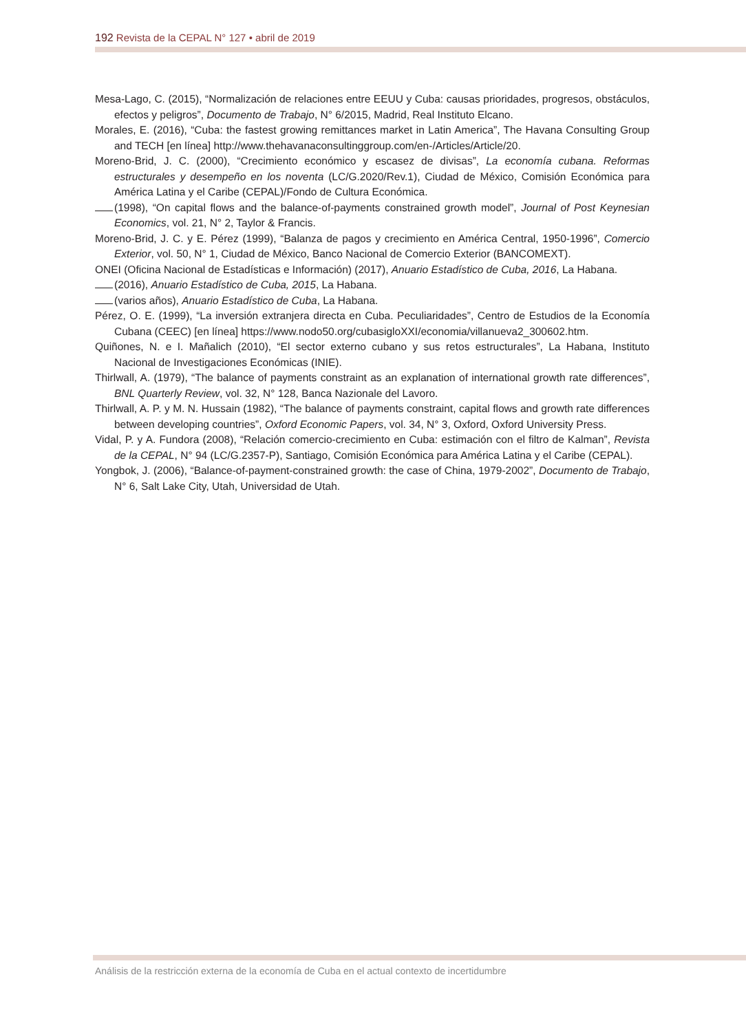192 Revista de la CEPAL N° 127 • abril de 2019
Mesa-Lago, C. (2015), “Normalización de relaciones entre EEUU y Cuba: causas prioridades, progresos, obstáculos, efectos y peligros”, Documento de Trabajo, N° 6/2015, Madrid, Real Instituto Elcano.
Morales, E. (2016), “Cuba: the fastest growing remittances market in Latin America”, The Havana Consulting Group and TECH [en línea] http://www.thehavanaconsultinggroup.com/en-/Articles/Article/20.
Moreno-Brid, J. C. (2000), “Crecimiento económico y escasez de divisas”, La economía cubana. Reformas estructurales y desempeño en los noventa (LC/G.2020/Rev.1), Ciudad de México, Comisión Económica para América Latina y el Caribe (CEPAL)/Fondo de Cultura Económica.
(1998), “On capital flows and the balance-of-payments constrained growth model”, Journal of Post Keynesian Economics, vol. 21, N° 2, Taylor & Francis.
Moreno-Brid, J. C. y E. Pérez (1999), “Balanza de pagos y crecimiento en América Central, 1950-1996”, Comercio Exterior, vol. 50, N° 1, Ciudad de México, Banco Nacional de Comercio Exterior (BANCOMEXT).
ONEI (Oficina Nacional de Estadísticas e Información) (2017), Anuario Estadístico de Cuba, 2016, La Habana.
(2016), Anuario Estadístico de Cuba, 2015, La Habana.
(varios años), Anuario Estadístico de Cuba, La Habana.
Pérez, O. E. (1999), “La inversión extranjera directa en Cuba. Peculiaridades”, Centro de Estudios de la Economía Cubana (CEEC) [en línea] https://www.nodo50.org/cubasigloXXI/economia/villanueva2_300602.htm.
Quiñones, N. e I. Mañalich (2010), “El sector externo cubano y sus retos estructurales”, La Habana, Instituto Nacional de Investigaciones Económicas (INIE).
Thirlwall, A. (1979), “The balance of payments constraint as an explanation of international growth rate differences”, BNL Quarterly Review, vol. 32, N° 128, Banca Nazionale del Lavoro.
Thirlwall, A. P. y M. N. Hussain (1982), “The balance of payments constraint, capital flows and growth rate differences between developing countries”, Oxford Economic Papers, vol. 34, N° 3, Oxford, Oxford University Press.
Vidal, P. y A. Fundora (2008), “Relación comercio-crecimiento en Cuba: estimación con el filtro de Kalman”, Revista de la CEPAL, N° 94 (LC/G.2357-P), Santiago, Comisión Económica para América Latina y el Caribe (CEPAL).
Yongbok, J. (2006), “Balance-of-payment-constrained growth: the case of China, 1979-2002”, Documento de Trabajo, N° 6, Salt Lake City, Utah, Universidad de Utah.
Análisis de la restricción externa de la economía de Cuba en el actual contexto de incertidumbre